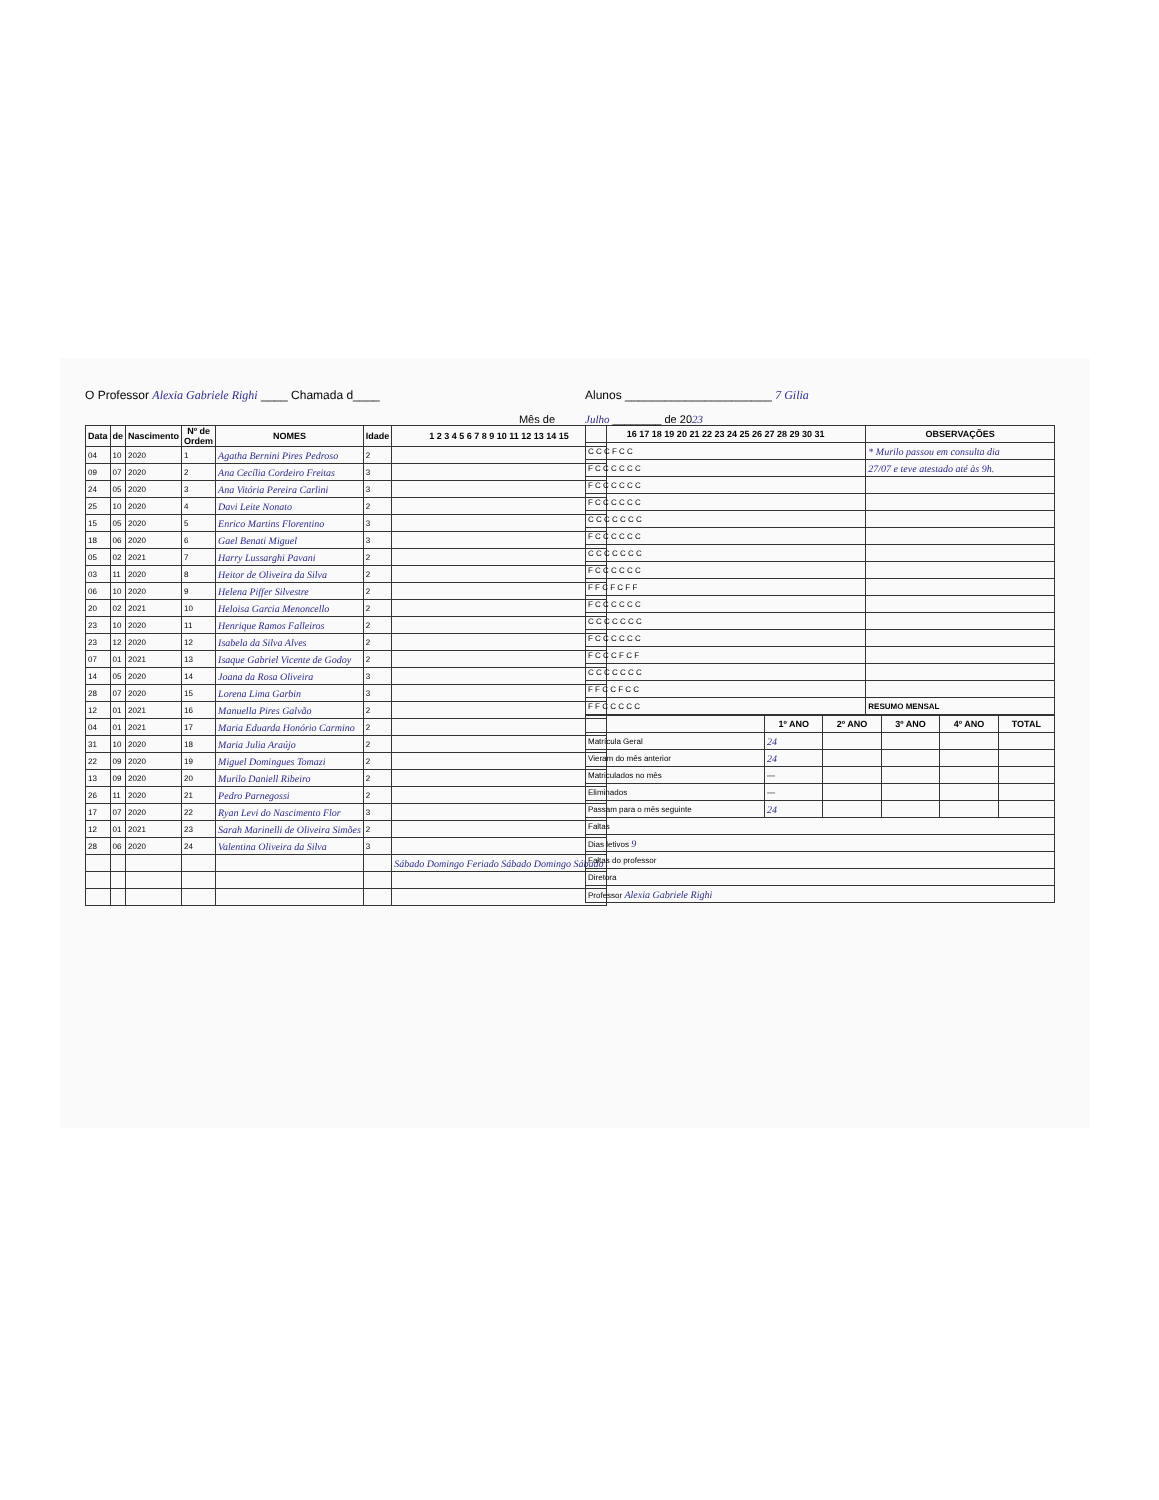O Professor Alexia Gabriele Righi ____ Chamada d____
Mês de
| Data | de | Nascimento | Nº de Ordem | NOMES | Idade | 1 2 3 4 5 6 7 8 9 10 11 12 13 14 15 |
| --- | --- | --- | --- | --- | --- | --- |
| 04 | 10 | 2020 | 1 | Agatha Bernini Pires Pedroso | 2 | |
| 09 | 07 | 2020 | 2 | Ana Cecília Cordeiro Freitas | 3 | |
| 24 | 05 | 2020 | 3 | Ana Vitória Pereira Carlini | 3 | |
| 25 | 10 | 2020 | 4 | Davi Leite Nonato | 2 | |
| 15 | 05 | 2020 | 5 | Enrico Martins Florentino | 3 | |
| 18 | 06 | 2020 | 6 | Gael Benati Miguel | 3 | |
| 05 | 02 | 2021 | 7 | Harry Lussarghi Pavani | 2 | |
| 03 | 11 | 2020 | 8 | Heitor de Oliveira da Silva | 2 | |
| 06 | 10 | 2020 | 9 | Helena Piffer Silvestre | 2 | |
| 20 | 02 | 2021 | 10 | Heloisa Garcia Menoncello | 2 | |
| 23 | 10 | 2020 | 11 | Henrique Ramos Falleiros | 2 | |
| 23 | 12 | 2020 | 12 | Isabela da Silva Alves | 2 | |
| 07 | 01 | 2021 | 13 | Isaque Gabriel Vicente de Godoy | 2 | |
| 14 | 05 | 2020 | 14 | Joana da Rosa Oliveira | 3 | |
| 28 | 07 | 2020 | 15 | Lorena Lima Garbin | 3 | |
| 12 | 01 | 2021 | 16 | Manuella Pires Galvão | 2 | |
| 04 | 01 | 2021 | 17 | Maria Eduarda Honório Carmino | 2 | |
| 31 | 10 | 2020 | 18 | Maria Julia Araújo | 2 | |
| 22 | 09 | 2020 | 19 | Miguel Domingues Tomazi | 2 | |
| 13 | 09 | 2020 | 20 | Murilo Daniell Ribeiro | 2 | |
| 26 | 11 | 2020 | 21 | Pedro Parnegossi | 2 | |
| 17 | 07 | 2020 | 22 | Ryan Levi do Nascimento Flor | 3 | |
| 12 | 01 | 2021 | 23 | Sarah Marinelli de Oliveira Simões | 2 | |
| 28 | 06 | 2020 | 24 | Valentina Oliveira da Silva | 3 | |
| | | | | | | Sábado Domingo Feriado Sábado Domingo Sábado |
Alunos ______________________ 7 Gilia
Julho ________ de 2023
| 16 17 18 19 20 21 22 23 24 25 26 27 28 29 30 31 | OBSERVAÇÕES |
| --- | --- |
| C C C F C C | * Murilo passou em consulta dia |
| F C C C C C C | 27/07 e teve atestado até às 9h. |
| F C C C C C C | |
| F C C C C C C | |
| C C C C C C C | |
| F C C C C C C | |
| C C C C C C C | |
| F C C C C C C | |
| F F C F C F F | |
| F C C C C C C | |
| C C C C C C C | |
| F C C C C C C | |
| F C C C F C F | |
| C C C C C C C | |
| F F C C F C C | |
| F F C C C C C | RESUMO MENSAL |
| | 1º ANO | 2º ANO | 3º ANO | 4º ANO | TOTAL |
| --- | --- | --- | --- | --- | --- |
| Matrícula Geral | 24 | | | | |
| Vieram do mês anterior | 24 | | | | |
| Matriculados no mês | — | | | | |
| Eliminados | — | | | | |
| Passam para o mês seguinte | 24 | | | | |
| Faltas | | | | | |
| Dias letivos 9 | | | | | |
| Faltas do professor | | | | | |
| Diretora | | | | | |
| Professor Alexia Gabriele Righi | | | | | |